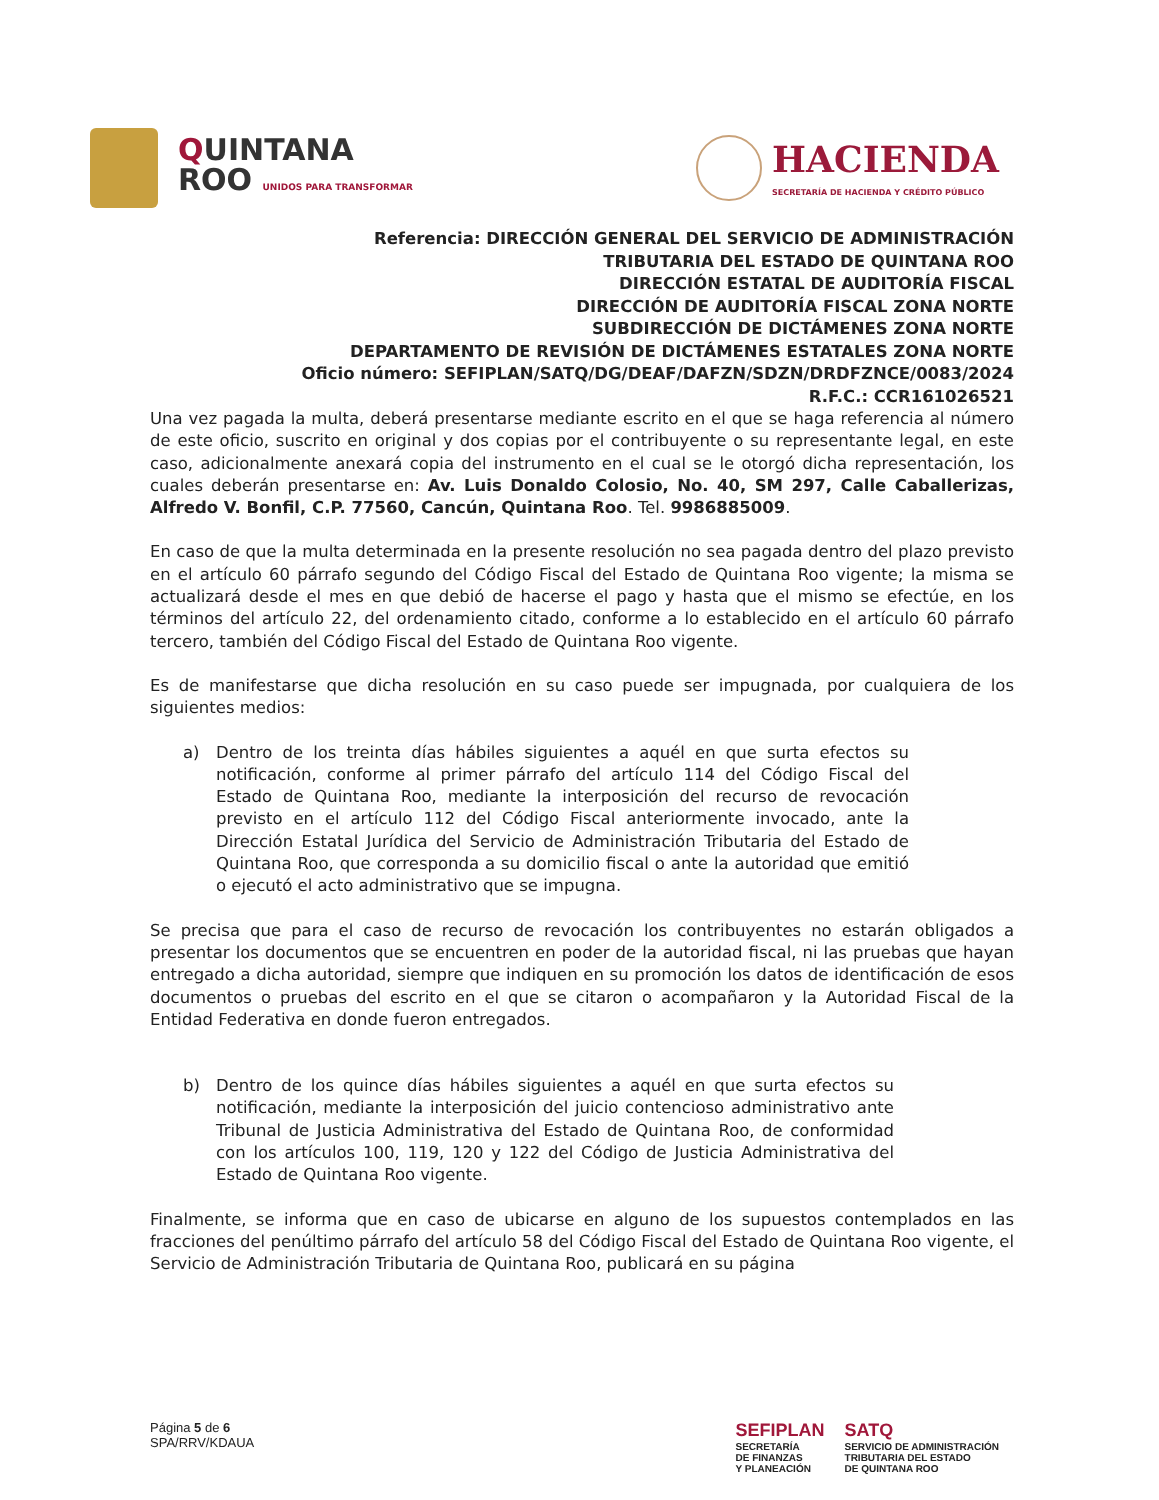QUINTANA
ROO UNIDOS PARA TRANSFORMAR
HACIENDA
SECRETARÍA DE HACIENDA Y CRÉDITO PÚBLICO
Referencia: DIRECCIÓN GENERAL DEL SERVICIO DE ADMINISTRACIÓN
TRIBUTARIA DEL ESTADO DE QUINTANA ROO
DIRECCIÓN ESTATAL DE AUDITORÍA FISCAL
DIRECCIÓN DE AUDITORÍA FISCAL ZONA NORTE
SUBDIRECCIÓN DE DICTÁMENES ZONA NORTE
DEPARTAMENTO DE REVISIÓN DE DICTÁMENES ESTATALES ZONA NORTE
Oficio número: SEFIPLAN/SATQ/DG/DEAF/DAFZN/SDZN/DRDFZNCE/0083/2024
R.F.C.: CCR161026521
Una vez pagada la multa, deberá presentarse mediante escrito en el que se haga referencia al número de este oficio, suscrito en original y dos copias por el contribuyente o su representante legal, en este caso, adicionalmente anexará copia del instrumento en el cual se le otorgó dicha representación, los cuales deberán presentarse en: Av. Luis Donaldo Colosio, No. 40, SM 297, Calle Caballerizas, Alfredo V. Bonfil, C.P. 77560, Cancún, Quintana Roo. Tel. 9986885009.
En caso de que la multa determinada en la presente resolución no sea pagada dentro del plazo previsto en el artículo 60 párrafo segundo del Código Fiscal del Estado de Quintana Roo vigente; la misma se actualizará desde el mes en que debió de hacerse el pago y hasta que el mismo se efectúe, en los términos del artículo 22, del ordenamiento citado, conforme a lo establecido en el artículo 60 párrafo tercero, también del Código Fiscal del Estado de Quintana Roo vigente.
Es de manifestarse que dicha resolución en su caso puede ser impugnada, por cualquiera de los siguientes medios:
a) Dentro de los treinta días hábiles siguientes a aquél en que surta efectos su notificación, conforme al primer párrafo del artículo 114 del Código Fiscal del Estado de Quintana Roo, mediante la interposición del recurso de revocación previsto en el artículo 112 del Código Fiscal anteriormente invocado, ante la Dirección Estatal Jurídica del Servicio de Administración Tributaria del Estado de Quintana Roo, que corresponda a su domicilio fiscal o ante la autoridad que emitió o ejecutó el acto administrativo que se impugna.
Se precisa que para el caso de recurso de revocación los contribuyentes no estarán obligados a presentar los documentos que se encuentren en poder de la autoridad fiscal, ni las pruebas que hayan entregado a dicha autoridad, siempre que indiquen en su promoción los datos de identificación de esos documentos o pruebas del escrito en el que se citaron o acompañaron y la Autoridad Fiscal de la Entidad Federativa en donde fueron entregados.
b) Dentro de los quince días hábiles siguientes a aquél en que surta efectos su notificación, mediante la interposición del juicio contencioso administrativo ante Tribunal de Justicia Administrativa del Estado de Quintana Roo, de conformidad con los artículos 100, 119, 120 y 122 del Código de Justicia Administrativa del Estado de Quintana Roo vigente.
Finalmente, se informa que en caso de ubicarse en alguno de los supuestos contemplados en las fracciones del penúltimo párrafo del artículo 58 del Código Fiscal del Estado de Quintana Roo vigente, el Servicio de Administración Tributaria de Quintana Roo, publicará en su página
Página 5 de 6
SPA/RRV/KDAUA
SEFIPLAN
SECRETARÍA
DE FINANZAS
Y PLANEACIÓN
SATQ
SERVICIO DE ADMINISTRACIÓN
TRIBUTARIA DEL ESTADO
DE QUINTANA ROO